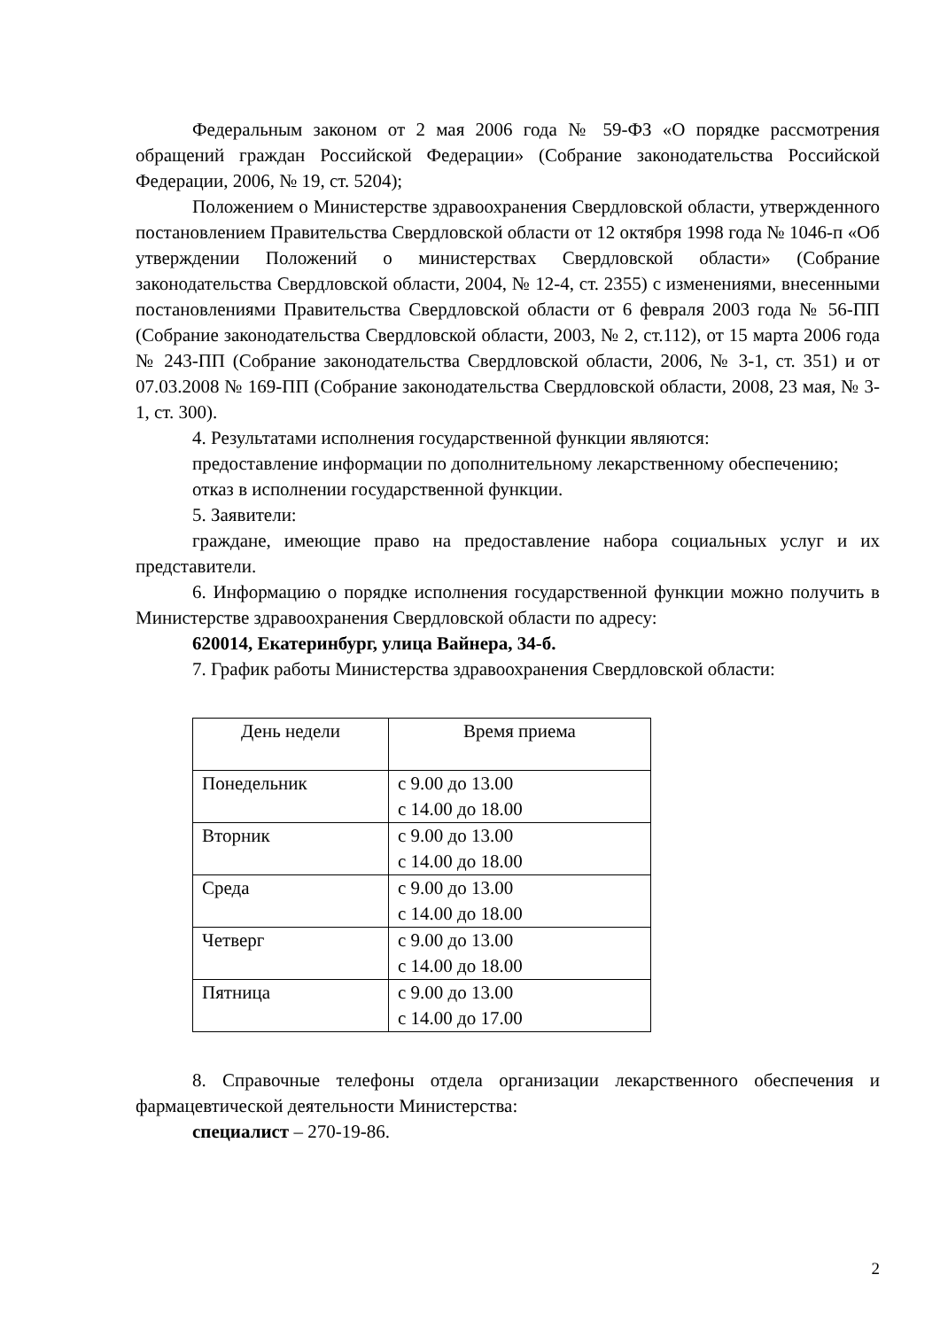Федеральным законом от 2 мая 2006 года № 59-ФЗ «О порядке рассмотрения обращений граждан Российской Федерации» (Собрание законодательства Российской Федерации, 2006, № 19, ст. 5204);
Положением о Министерстве здравоохранения Свердловской области, утвержденного постановлением Правительства Свердловской области от 12 октября 1998 года № 1046-п «Об утверждении Положений о министерствах Свердловской области» (Собрание законодательства Свердловской области, 2004, № 12-4, ст. 2355) с изменениями, внесенными постановлениями Правительства Свердловской области от 6 февраля 2003 года № 56-ПП (Собрание законодательства Свердловской области, 2003, № 2, ст.112), от 15 марта 2006 года № 243-ПП (Собрание законодательства Свердловской области, 2006, № 3-1, ст. 351) и от 07.03.2008 № 169-ПП (Собрание законодательства Свердловской области, 2008, 23 мая, № 3-1, ст. 300).
4. Результатами исполнения государственной функции являются:
предоставление информации по дополнительному лекарственному обеспечению;
отказ в исполнении государственной функции.
5. Заявители:
граждане, имеющие право на предоставление набора социальных услуг и их представители.
6. Информацию о порядке исполнения государственной функции можно получить в Министерстве здравоохранения Свердловской области по адресу:
620014, Екатеринбург, улица Вайнера, 34-б.
7. График работы Министерства здравоохранения Свердловской области:
| День недели | Время приема |
| --- | --- |
| Понедельник | с 9.00 до 13.00 с 14.00 до 18.00 |
| Вторник | с 9.00 до 13.00 с 14.00 до 18.00 |
| Среда | с 9.00 до 13.00 с 14.00 до 18.00 |
| Четверг | с 9.00 до 13.00 с 14.00 до 18.00 |
| Пятница | с 9.00 до 13.00 с 14.00 до 17.00 |
8. Справочные телефоны отдела организации лекарственного обеспечения и фармацевтической деятельности Министерства:
специалист – 270-19-86.
2